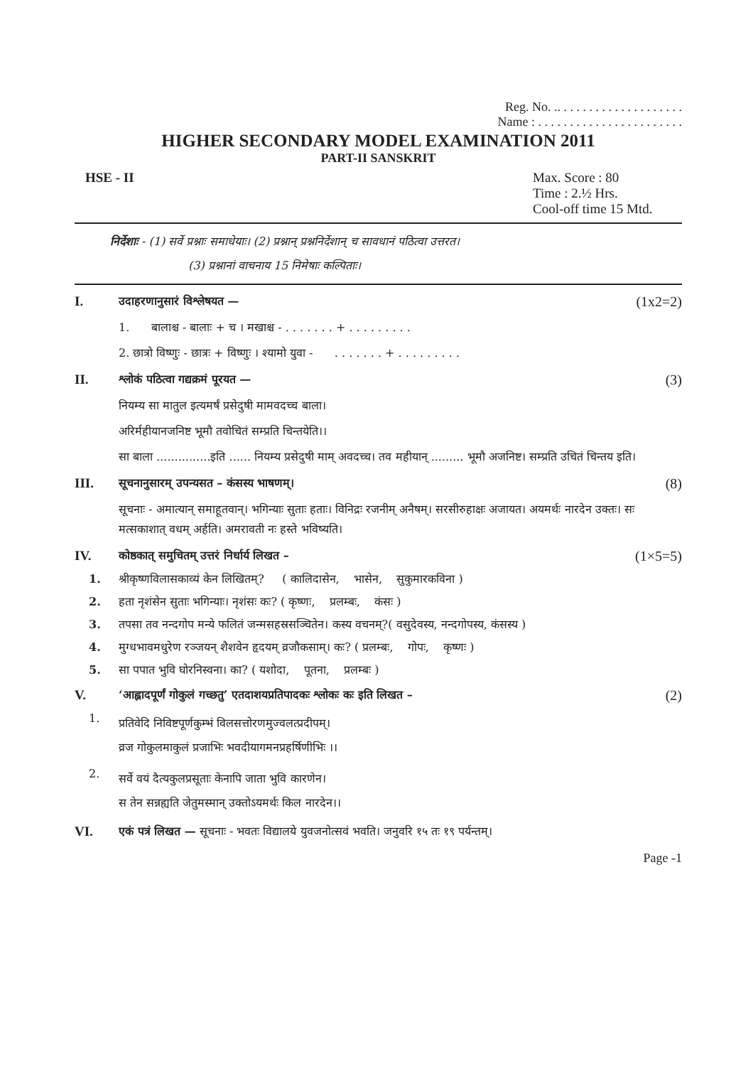Reg. No. .. . . . . . . . . . . . . . . . . . . .
Name : . . . . . . . . . . . . . . . . . . . . . . .
HIGHER SECONDARY MODEL EXAMINATION 2011
PART-II SANSKRIT
HSE - II Max. Score : 80
Time : 2.½ Hrs.
Cool-off time 15 Mtd.
निर्देशाः - (1) सर्वे प्रश्नाः समाधेयाः। (2) प्रश्नान् प्रश्ननिर्देशान् च सावधानं पठित्वा उत्तरत।
(3) प्रश्नानां वाचनाय 15 निमेषाः कल्पिताः।
I.
उदाहरणानुसारं विश्लेषयत —
(1x2=2)
1. बालाश्च - बालाः + च । मखाश्च - . . . . . . . + . . . . . . . . .
2. छात्रो विष्णुः - छात्रः + विष्णुः । श्यामो युवा - . . . . . . . + . . . . . . . . .
II.
श्लोकं पठित्वा गद्यक्रमं पूरयत —
(3)
नियम्य सा मातुल इत्यमर्षं प्रसेदुषी मामवदच्च बाला।
अरिर्महीयानजनिष्ट भूमौ तवोचितं सम्प्रति चिन्तयेति।।
सा बाला ...............इति ...... नियम्य प्रसेदुषी माम् अवदच्च। तव महीयान् ......... भूमौ अजनिष्ट। सम्प्रति उचितं चिन्तय इति।
III.
सूचनानुसारम् उपन्यसत – कंसस्य भाषणम्।
(8)
सूचनाः - अमात्यान् समाहूतवान्। भगिन्याः सुताः हताः। विनिद्रः रजनीम् अनैषम्। सरसीरुहाक्षः अजायत। अयमर्थः नारदेन उक्तः। सः मत्सकाशात् वधम् अर्हति। अमरावती नः हस्ते भविष्यति।
IV.
कोष्ठकात् समुचितम् उत्तरं निर्धार्य लिखत –
(1×5=5)
1. श्रीकृष्णविलासकाव्यं केन लिखितम्? ( कालिदासेन, भासेन, सुकुमारकविना )
2. हता नृशंसेन सुताः भगिन्याः। नृशंसः कः? ( कृष्णः, प्रलम्बः, कंसः )
3. तपसा तव नन्दगोप मन्ये फलितं जन्मसहस्रसञ्चितेन। कस्य वचनम्?( वसुदेवस्य, नन्दगोपस्य, कंसस्य )
4. मुग्धभावमधुरेण रञ्जयन् शैशवेन हृदयम् व्रजौकसाम्। कः? ( प्रलम्बः, गोपः, कृष्णः )
5. सा पपात भुवि घोरनिस्वना। का? ( यशोदा, पूतना, प्रलम्बः )
V.
‘आह्लादपूर्णं गोकुलं गच्छतु’ एतदाशयप्रतिपादकः श्लोकः कः इति लिखत –
(2)
1.
प्रतिवेदि निविष्टपूर्णकुम्भं विलसत्तोरणमुज्वलत्प्रदीपम्।
व्रज गोकुलमाकुलं प्रजाभिः भवदीयागमनप्रहर्षिणीभिः ।।
2.
सर्वे वयं दैत्यकुलप्रसूताः केनापि जाता भुवि कारणेन।
स तेन सन्नह्यति जेतुमस्मान् उक्तोऽयमर्थः किल नारदेन।।
VI.
एकं पत्रं लिखत — सूचनाः - भवतः विद्यालये युवजनोत्सवं भवति। जनुवरि १५ तः १९ पर्यन्तम्।
Page -1